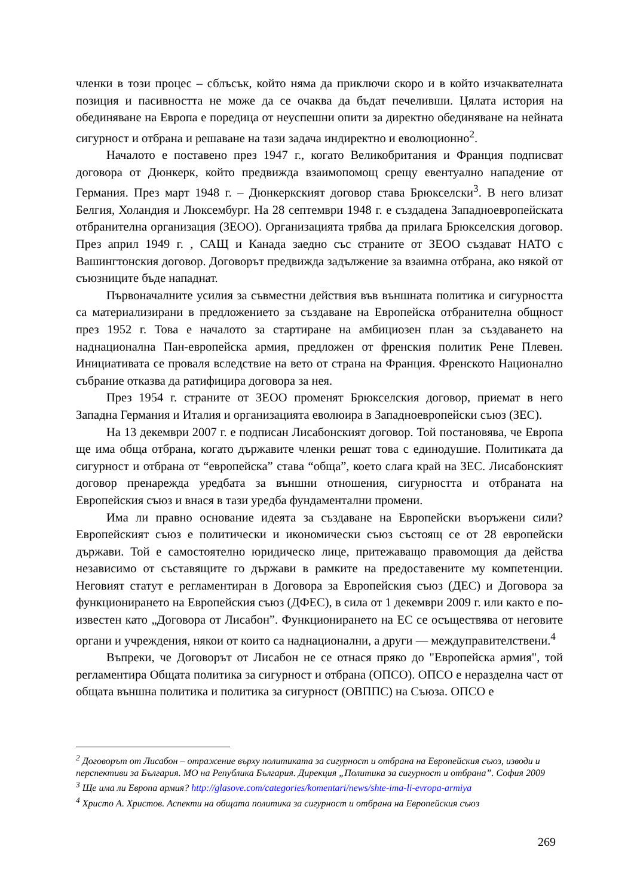членки в този процес – сблъсък, който няма да приключи скоро и в който изчаквателната позиция и пасивността не може да се очаква да бъдат печеливши. Цялата история на обединяване на Европа е поредица от неуспешни опити за директно обединяване на нейната сигурност и отбрана и решаване на тази задача индиректно и еволюционно<sup>2</sup>.
Началото е поставено през 1947 г., когато Великобритания и Франция подписват договора от Дюнкерк, който предвижда взаимопомощ срещу евентуално нападение от Германия. През март 1948 г. – Дюнкеркският договор става Брюкселски<sup>3</sup>. В него влизат Белгия, Холандия и Люксембург. На 28 септември 1948 г. е създадена Западноевропейската отбранителна организация (ЗЕОО). Организацията трябва да прилага Брюкселския договор. През април 1949 г. , САЩ и Канада заедно със страните от ЗЕОО създават НАТО с Вашингтонския договор. Договорът предвижда задължение за взаимна отбрана, ако някой от съюзниците бъде нападнат.
Първоначалните усилия за съвместни действия във външната политика и сигурността са материализирани в предложението за създаване на Европейска отбранителна общност през 1952 г. Това е началото за стартиране на амбициозен план за създаването на наднационална Пан-европейска армия, предложен от френския политик Рене Плевен. Инициативата се проваля вследствие на вето от страна на Франция. Френското Национално събрание отказва да ратифицира договора за нея.
През 1954 г. страните от ЗЕОО променят Брюкселския договор, приемат в него Западна Германия и Италия и организацията еволюира в Западноевропейски съюз (ЗЕС).
На 13 декември 2007 г. е подписан Лисабонският договор. Той постановява, че Европа ще има обща отбрана, когато държавите членки решат това с единодушие. Политиката да сигурност и отбрана от “европейска” става “обща”, което слага край на ЗЕС. Лисабонският договор пренарежда уредбата за външни отношения, сигурността и отбраната на Европейския съюз и внася в тази уредба фундаментални промени.
Има ли правно основание идеята за създаване на Европейски въоръжени сили? Европейският съюз е политически и икономически съюз състоящ се от 28 европейски държави. Той е самостоятелно юридическо лице, притежаващо правомощия да действа независимо от съставящите го държави в рамките на предоставените му компетенции. Неговият статут е регламентиран в Договора за Европейския съюз (ДЕС) и Договора за функционирането на Европейския съюз (ДФЕС), в сила от 1 декември 2009 г. или както е по-известен като „Договора от Лисабон”. Функционирането на ЕС се осъществява от неговите органи и учреждения, някои от които са наднационални, а други — междуправителствени.<sup>4</sup>
Въпреки, че Договорът от Лисабон не се отнася пряко до "Европейска армия", той регламентира Общата политика за сигурност и отбрана (ОПСО). ОПСО е неразделна част от общата външна политика и политика за сигурност (ОВППС) на Съюза. ОПСО е
<sup>2</sup> Договорът от Лисабон – отражение върху политиката за сигурност и отбрана на Европейския съюз, изводи и перспективи за България. МО на Република България. Дирекция „Политика за сигурност и отбрана”. София 2009
<sup>3</sup> Ще има ли Европа армия? http://glasove.com/categories/komentari/news/shte-ima-li-evropa-armiya
<sup>4</sup> Христо А. Христов. Аспекти на общата политика за сигурност и отбрана на Европейския съюз
269